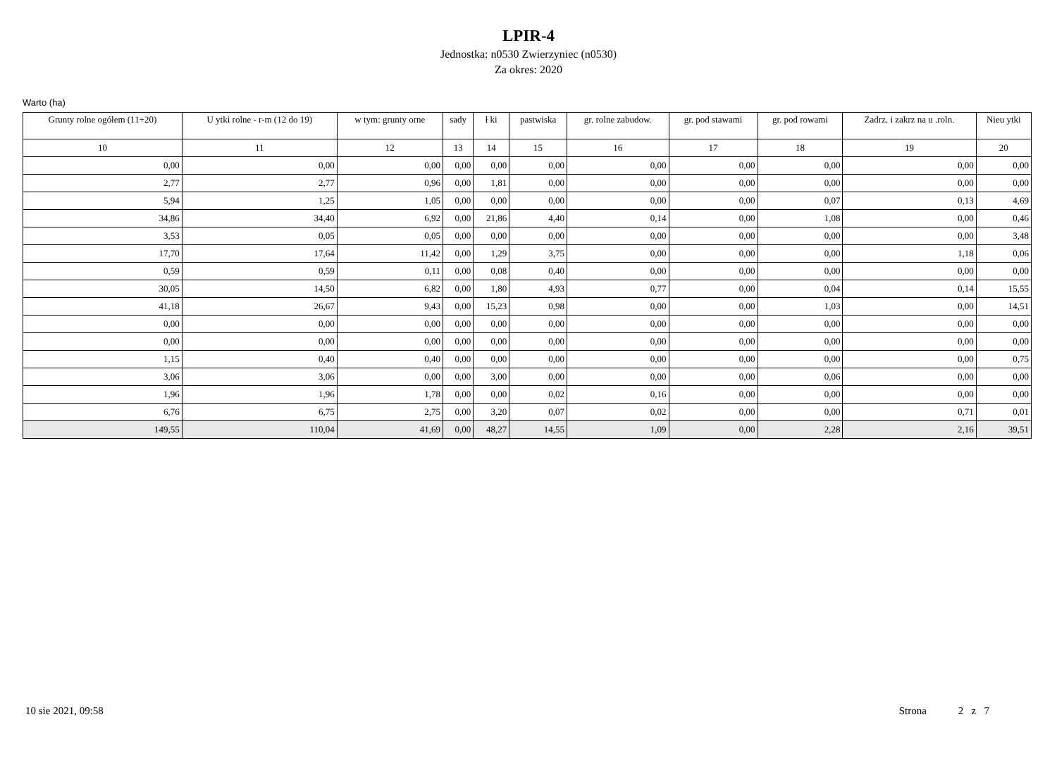LPIR-4
Jednostka: n0530 Zwierzyniec (n0530)
Za okres: 2020
Warto (ha)
| Grunty rolne ogółem (11+20) | U ytki rolne - r-m (12 do 19) | w tym: grunty orne | sady | ł ki | pastwiska | gr. rolne zabudow. | gr. pod stawami | gr. pod rowami | Zadrz. i zakrz na u .roln. | Nieu ytki |
| --- | --- | --- | --- | --- | --- | --- | --- | --- | --- | --- |
| 10 | 11 | 12 | 13 | 14 | 15 | 16 | 17 | 18 | 19 | 20 |
| 0,00 | 0,00 | 0,00 | 0,00 | 0,00 | 0,00 | 0,00 | 0,00 | 0,00 | 0,00 | 0,00 |
| 2,77 | 2,77 | 0,96 | 0,00 | 1,81 | 0,00 | 0,00 | 0,00 | 0,00 | 0,00 | 0,00 |
| 5,94 | 1,25 | 1,05 | 0,00 | 0,00 | 0,00 | 0,00 | 0,00 | 0,07 | 0,13 | 4,69 |
| 34,86 | 34,40 | 6,92 | 0,00 | 21,86 | 4,40 | 0,14 | 0,00 | 1,08 | 0,00 | 0,46 |
| 3,53 | 0,05 | 0,05 | 0,00 | 0,00 | 0,00 | 0,00 | 0,00 | 0,00 | 0,00 | 3,48 |
| 17,70 | 17,64 | 11,42 | 0,00 | 1,29 | 3,75 | 0,00 | 0,00 | 0,00 | 1,18 | 0,06 |
| 0,59 | 0,59 | 0,11 | 0,00 | 0,08 | 0,40 | 0,00 | 0,00 | 0,00 | 0,00 | 0,00 |
| 30,05 | 14,50 | 6,82 | 0,00 | 1,80 | 4,93 | 0,77 | 0,00 | 0,04 | 0,14 | 15,55 |
| 41,18 | 26,67 | 9,43 | 0,00 | 15,23 | 0,98 | 0,00 | 0,00 | 1,03 | 0,00 | 14,51 |
| 0,00 | 0,00 | 0,00 | 0,00 | 0,00 | 0,00 | 0,00 | 0,00 | 0,00 | 0,00 | 0,00 |
| 0,00 | 0,00 | 0,00 | 0,00 | 0,00 | 0,00 | 0,00 | 0,00 | 0,00 | 0,00 | 0,00 |
| 1,15 | 0,40 | 0,40 | 0,00 | 0,00 | 0,00 | 0,00 | 0,00 | 0,00 | 0,00 | 0,75 |
| 3,06 | 3,06 | 0,00 | 0,00 | 3,00 | 0,00 | 0,00 | 0,00 | 0,06 | 0,00 | 0,00 |
| 1,96 | 1,96 | 1,78 | 0,00 | 0,00 | 0,02 | 0,16 | 0,00 | 0,00 | 0,00 | 0,00 |
| 6,76 | 6,75 | 2,75 | 0,00 | 3,20 | 0,07 | 0,02 | 0,00 | 0,00 | 0,71 | 0,01 |
| 149,55 | 110,04 | 41,69 | 0,00 | 48,27 | 14,55 | 1,09 | 0,00 | 2,28 | 2,16 | 39,51 |
10 sie 2021, 09:58 Strona 2 z 7